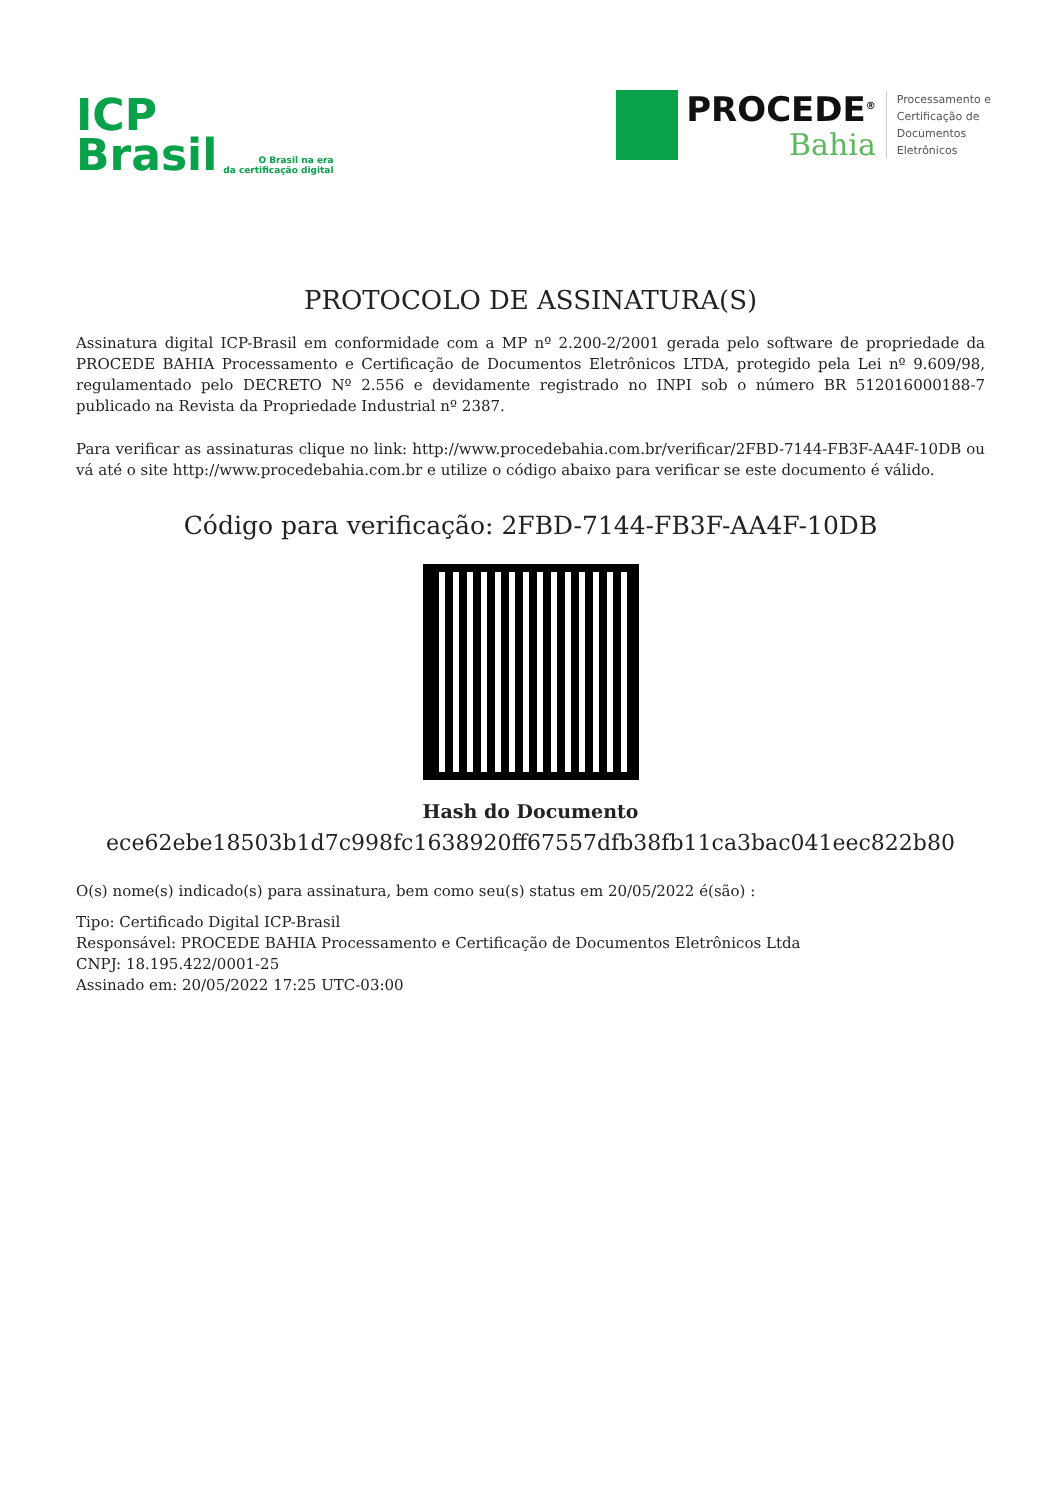ICP
Brasil
O Brasil na era
da certificação digital
PROCEDE<sup>®</sup>
Bahia
Processamento e
Certificação de
Documentos
Eletrônicos
PROTOCOLO DE ASSINATURA(S)
Assinatura digital ICP-Brasil em conformidade com a MP nº 2.200-2/2001 gerada pelo software de propriedade da PROCEDE BAHIA Processamento e Certificação de Documentos Eletrônicos LTDA, protegido pela Lei nº 9.609/98, regulamentado pelo DECRETO Nº 2.556 e devidamente registrado no INPI sob o número BR 512016000188-7 publicado na Revista da Propriedade Industrial nº 2387.
Para verificar as assinaturas clique no link: http://www.procedebahia.com.br/verificar/2FBD-7144-FB3F-AA4F-10DB ou vá até o site http://www.procedebahia.com.br e utilize o código abaixo para verificar se este documento é válido.
Código para verificação: 2FBD-7144-FB3F-AA4F-10DB
Hash do Documento
ece62ebe18503b1d7c998fc1638920ff67557dfb38fb11ca3bac041eec822b80
O(s) nome(s) indicado(s) para assinatura, bem como seu(s) status em 20/05/2022 é(são) :
Tipo: Certificado Digital ICP-Brasil
Responsável: PROCEDE BAHIA Processamento e Certificação de Documentos Eletrônicos Ltda
CNPJ: 18.195.422/0001-25
Assinado em: 20/05/2022 17:25 UTC-03:00